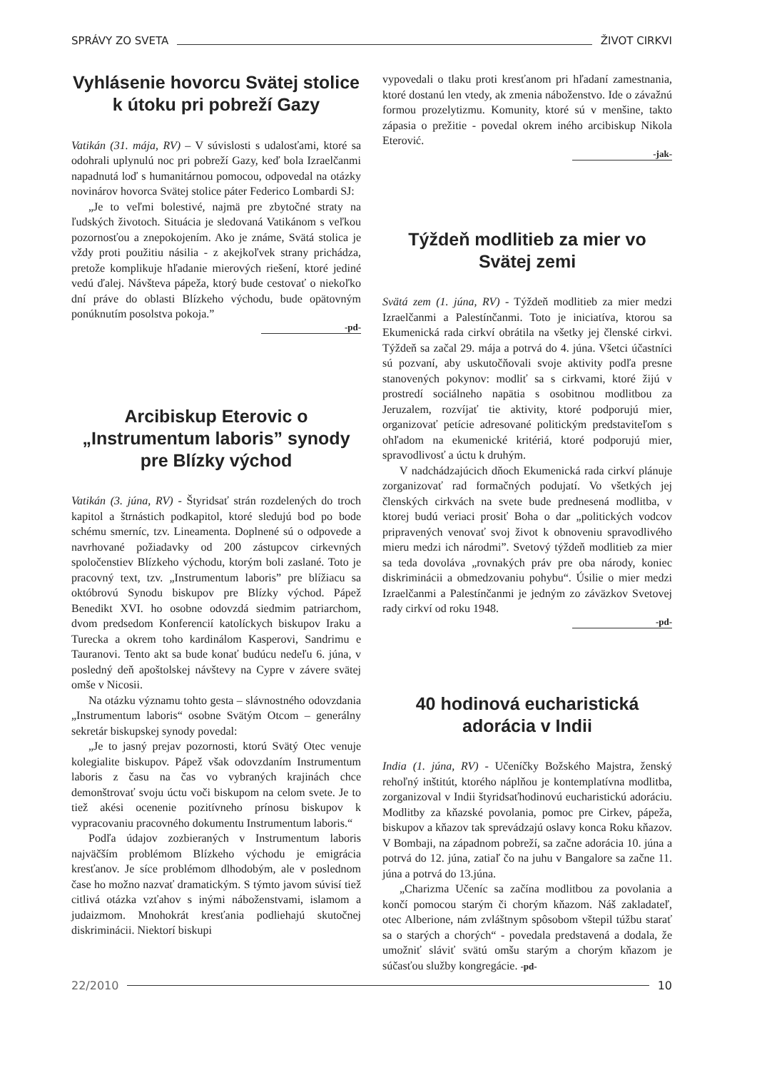SPRÁVY ZO SVETA ŽIVOT CIRKVI
Vyhlásenie hovorcu Svätej stolice k útoku pri pobreží Gazy
Vatikán (31. mája, RV) – V súvislosti s udalosťami, ktoré sa odohrali uplynulú noc pri pobreží Gazy, keď bola Izraelčanmi napadnutá loď s humanitárnou pomocou, odpovedal na otázky novinárov hovorca Svätej stolice páter Federico Lombardi SJ:
„Je to veľmi bolestivé, najmä pre zbytočné straty na ľudských životoch. Situácia je sledovaná Vatikánom s veľkou pozornosťou a znepokojením. Ako je známe, Svätá stolica je vždy proti použitiu násilia - z akejkoľvek strany prichádza, pretože komplikuje hľadanie mierových riešení, ktoré jediné vedú ďalej. Návšteva pápeža, ktorý bude cestovať o niekoľko dní práve do oblasti Blízkeho východu, bude opätovným ponúknutím posolstva pokoja.”
-pd-
Arcibiskup Eterovic o „Instrumentum laboris” synody pre Blízky východ
Vatikán (3. júna, RV) - Štyridsať strán rozdelených do troch kapitol a štrnástich podkapitol, ktoré sledujú bod po bode schému smerníc, tzv. Lineamenta. Doplnené sú o odpovede a navrhované požiadavky od 200 zástupcov cirkevných spoločenstiev Blízkeho východu, ktorým boli zaslané. Toto je pracovný text, tzv. „Instrumentum laboris” pre blížiacu sa októbrovú Synodu biskupov pre Blízky východ. Pápež Benedikt XVI. ho osobne odovzdá siedmim patriarchom, dvom predsedom Konferencií katolíckych biskupov Iraku a Turecka a okrem toho kardinálom Kasperovi, Sandrimu e Tauranovi. Tento akt sa bude konať budúcu nedeľu 6. júna, v posledný deň apoštolskej návštevy na Cypre v závere svätej omše v Nicosii.
Na otázku významu tohto gesta – slávnostného odovzdania „Instrumentum laboris“ osobne Svätým Otcom – generálny sekretár biskupskej synody povedal:
„Je to jasný prejav pozornosti, ktorú Svätý Otec venuje kolegialite biskupov. Pápež však odovzdaním Instrumentum laboris z času na čas vo vybraných krajinách chce demonštrovať svoju úctu voči biskupom na celom svete. Je to tiež akési ocenenie pozitívneho prínosu biskupov k vypracovaniu pracovného dokumentu Instrumentum laboris.“
Podľa údajov zozbieraných v Instrumentum laboris najväčším problémom Blízkeho východu je emigrácia kresťanov. Je síce problémom dlhodobým, ale v poslednom čase ho možno nazvať dramatickým. S týmto javom súvisí tiež citlivá otázka vzťahov s inými náboženstvami, islamom a judaizmom. Mnohokrát kresťania podliehajú skutočnej diskriminácii. Niektorí biskupi
vypovedali o tlaku proti kresťanom pri hľadaní zamestnania, ktoré dostanú len vtedy, ak zmenia náboženstvo. Ide o závažnú formou prozelytizmu. Komunity, ktoré sú v menšine, takto zápasia o prežitie - povedal okrem iného arcibiskup Nikola Eterović.
-jak-
Týždeň modlitieb za mier vo Svätej zemi
Svätá zem (1. júna, RV) - Týždeň modlitieb za mier medzi Izraelčanmi a Palestínčanmi. Toto je iniciatíva, ktorou sa Ekumenická rada cirkví obrátila na všetky jej členské cirkvi. Týždeň sa začal 29. mája a potrvá do 4. júna. Všetci účastníci sú pozvaní, aby uskutočňovali svoje aktivity podľa presne stanovených pokynov: modliť sa s cirkvami, ktoré žijú v prostredí sociálneho napätia s osobitnou modlitbou za Jeruzalem, rozvíjať tie aktivity, ktoré podporujú mier, organizovať petície adresované politickým predstaviteľom s ohľadom na ekumenické kritériá, ktoré podporujú mier, spravodlivosť a úctu k druhým.
V nadchádzajúcich dňoch Ekumenická rada cirkví plánuje zorganizovať rad formačných podujatí. Vo všetkých jej členských cirkvách na svete bude prednesená modlitba, v ktorej budú veriaci prosiť Boha o dar „politických vodcov pripravených venovať svoj život k obnoveniu spravodlivého mieru medzi ich národmi”. Svetový týždeň modlitieb za mier sa teda dovoláva „rovnakých práv pre oba národy, koniec diskriminácii a obmedzovaniu pohybu“. Úsilie o mier medzi Izraelčanmi a Palestínčanmi je jedným zo záväzkov Svetovej rady cirkví od roku 1948.
-pd-
40 hodinová eucharistická adorácia v Indii
India (1. júna, RV) - Učeníčky Božského Majstra, ženský rehoľný inštitút, ktorého náplňou je kontemplatívna modlitba, zorganizoval v Indii štyridsaťhodinovú eucharistickú adoráciu. Modlitby za kňazské povolania, pomoc pre Cirkev, pápeža, biskupov a kňazov tak sprevádzajú oslavy konca Roku kňazov. V Bombaji, na západnom pobreží, sa začne adorácia 10. júna a potrvá do 12. júna, zatiaľ čo na juhu v Bangalore sa začne 11. júna a potrvá do 13.júna.
„Charizma Učeníc sa začína modlitbou za povolania a končí pomocou starým či chorým kňazom. Náš zakladateľ, otec Alberione, nám zvláštnym spôsobom vštepil túžbu starať sa o starých a chorých“ - povedala predstavená a dodala, že umožniť sláviť svätú omšu starým a chorým kňazom je súčasťou služby kongregácie. -pd-
22/2010 10